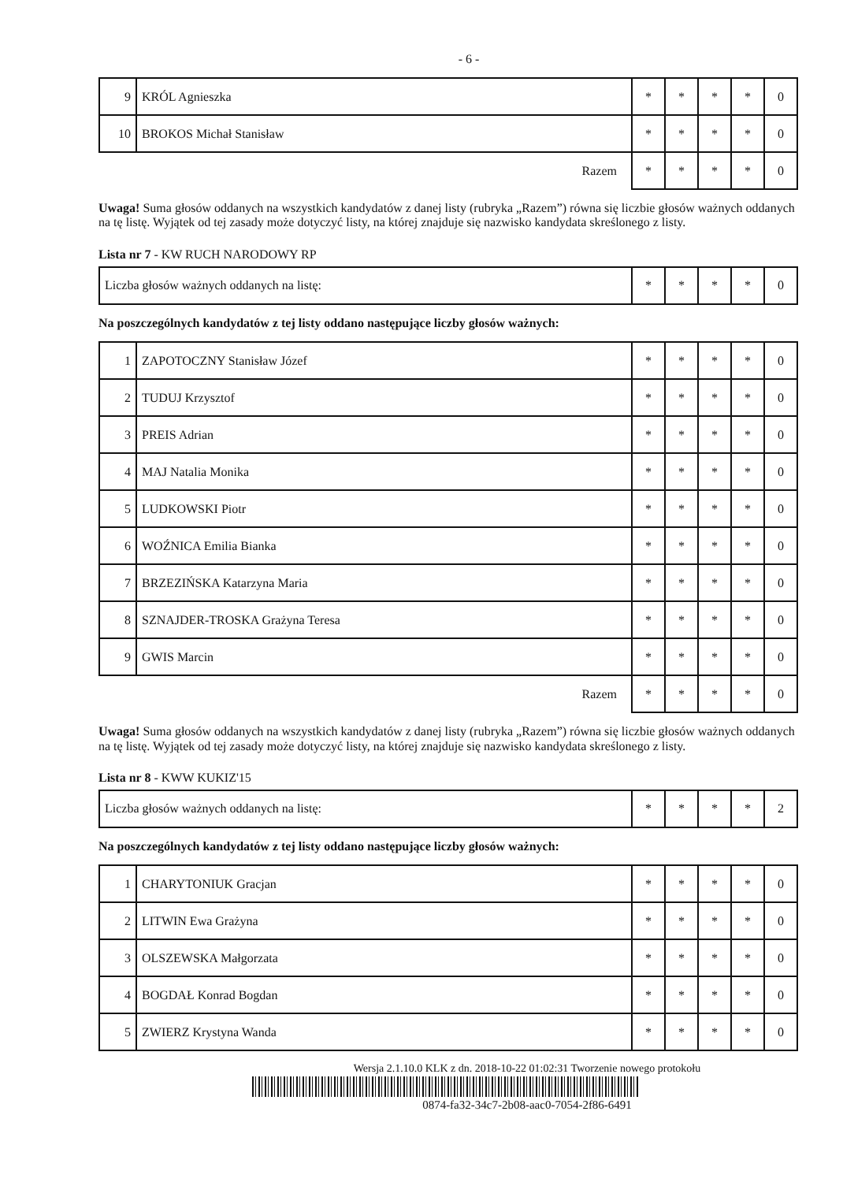- 6 -
| 9 | KRÓL Agnieszka | * | * | * | * | 0 |
| 10 | BROKOS Michał Stanisław | * | * | * | * | 0 |
| Razem | | * | * | * | * | 0 |
Uwaga! Suma głosów oddanych na wszystkich kandydatów z danej listy (rubryka „Razem”) równa się liczbie głosów ważnych oddanych na tę listę. Wyjątek od tej zasady może dotyczyć listy, na której znajduje się nazwisko kandydata skreślonego z listy.
Lista nr 7 - KW RUCH NARODOWY RP
| Liczba głosów ważnych oddanych na listę: | * | * | * | * | 0 |
Na poszczególnych kandydatów z tej listy oddano następujące liczby głosów ważnych:
| 1 | ZAPOTOCZNY Stanisław Józef | * | * | * | * | 0 |
| 2 | TUDUJ Krzysztof | * | * | * | * | 0 |
| 3 | PREIS Adrian | * | * | * | * | 0 |
| 4 | MAJ Natalia Monika | * | * | * | * | 0 |
| 5 | LUDKOWSKI Piotr | * | * | * | * | 0 |
| 6 | WOŹNICA Emilia Bianka | * | * | * | * | 0 |
| 7 | BRZEZIŃSKA Katarzyna Maria | * | * | * | * | 0 |
| 8 | SZNAJDER-TROSKA Grażyna Teresa | * | * | * | * | 0 |
| 9 | GWIS Marcin | * | * | * | * | 0 |
| Razem | | * | * | * | * | 0 |
Uwaga! Suma głosów oddanych na wszystkich kandydatów z danej listy (rubryka „Razem”) równa się liczbie głosów ważnych oddanych na tę listę. Wyjątek od tej zasady może dotyczyć listy, na której znajduje się nazwisko kandydata skreślonego z listy.
Lista nr 8 - KWW KUKIZ'15
| Liczba głosów ważnych oddanych na listę: | * | * | * | * | 2 |
Na poszczególnych kandydatów z tej listy oddano następujące liczby głosów ważnych:
| 1 | CHARYTONIUK Gracjan | * | * | * | * | 0 |
| 2 | LITWIN Ewa Grażyna | * | * | * | * | 0 |
| 3 | OLSZEWSKA Małgorzata | * | * | * | * | 0 |
| 4 | BOGDAŁ Konrad Bogdan | * | * | * | * | 0 |
| 5 | ZWIERZ Krystyna Wanda | * | * | * | * | 0 |
Wersja 2.1.10.0 KLK z dn. 2018-10-22 01:02:31 Tworzenie nowego protokołu
0874-fa32-34c7-2b08-aac0-7054-2f86-6491